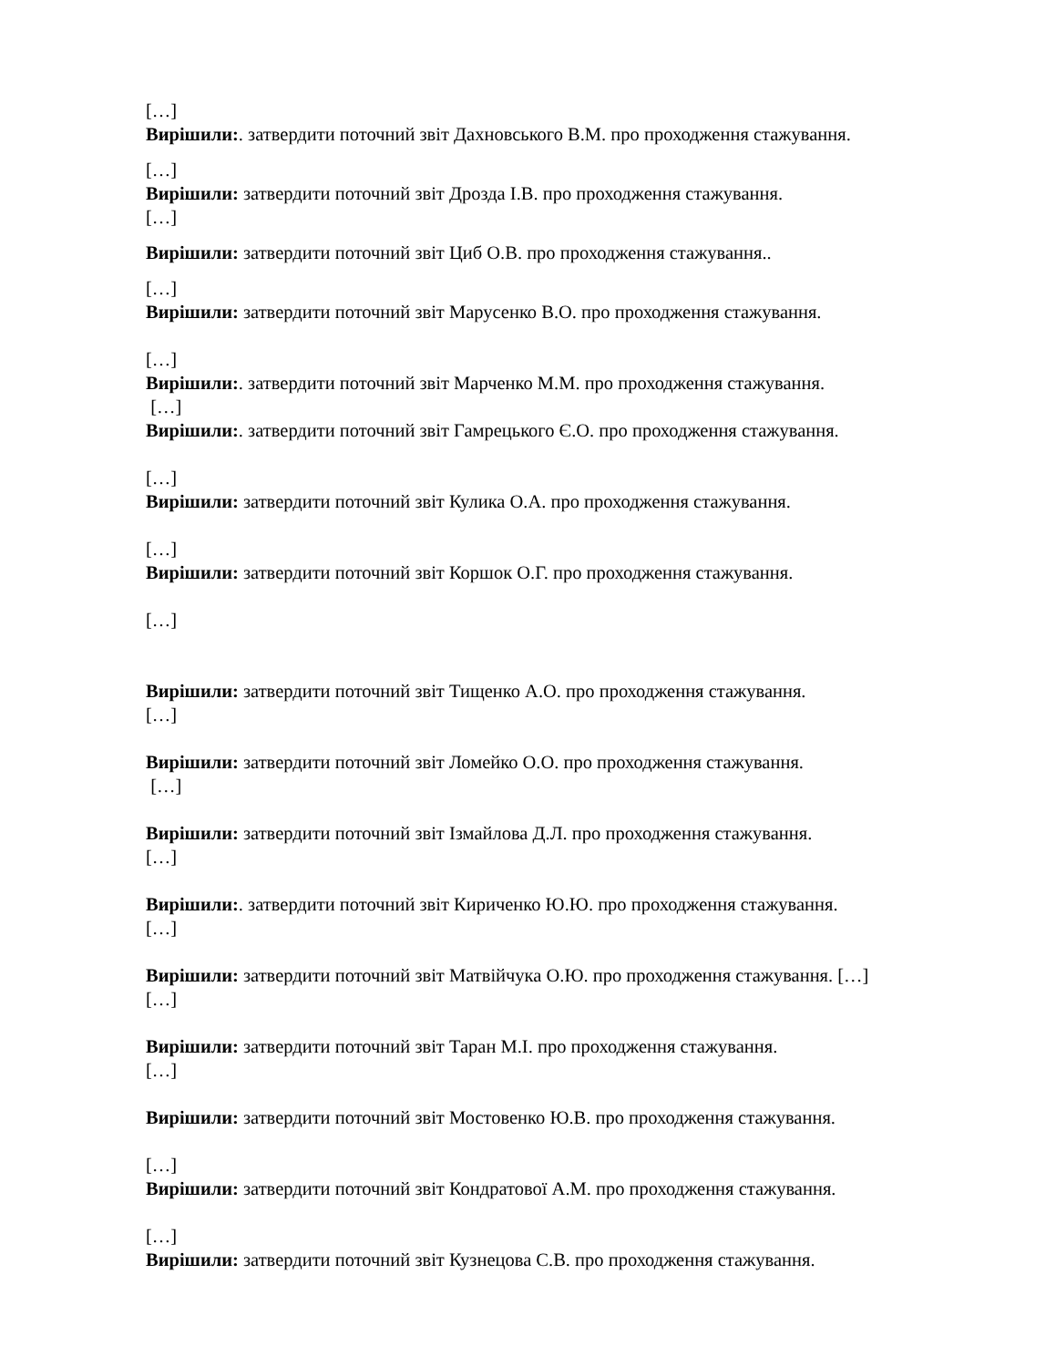[…]
Вирішили:. затвердити поточний звіт Дахновського В.М. про проходження стажування.
[…]
Вирішили: затвердити поточний звіт Дрозда І.В. про проходження стажування.
[…]
Вирішили: затвердити поточний звіт Циб О.В. про проходження стажування..
[…]
Вирішили: затвердити поточний звіт Марусенко В.О. про проходження стажування.
[…]
Вирішили:. затвердити поточний звіт Марченко М.М. про проходження стажування.
[…]
Вирішили:. затвердити поточний звіт Гамрецького Є.О. про проходження стажування.
[…]
Вирішили: затвердити поточний звіт Кулика О.А. про проходження стажування.
[…]
Вирішили: затвердити поточний звіт Коршок О.Г. про проходження стажування.
[…]
Вирішили: затвердити поточний звіт Тищенко А.О. про проходження стажування.
[…]
Вирішили: затвердити поточний звіт Ломейко О.О. про проходження стажування.
[…]
Вирішили: затвердити поточний звіт Ізмайлова Д.Л. про проходження стажування.
[…]
Вирішили:. затвердити поточний звіт Кириченко Ю.Ю. про проходження стажування.
[…]
Вирішили: затвердити поточний звіт Матвійчука О.Ю. про проходження стажування. […]
[…]
Вирішили: затвердити поточний звіт Таран М.І. про проходження стажування.
[…]
Вирішили: затвердити поточний звіт Мостовенко Ю.В. про проходження стажування.
[…]
Вирішили: затвердити поточний звіт Кондратової А.М. про проходження стажування.
[…]
Вирішили: затвердити поточний звіт Кузнецова С.В. про проходження стажування.